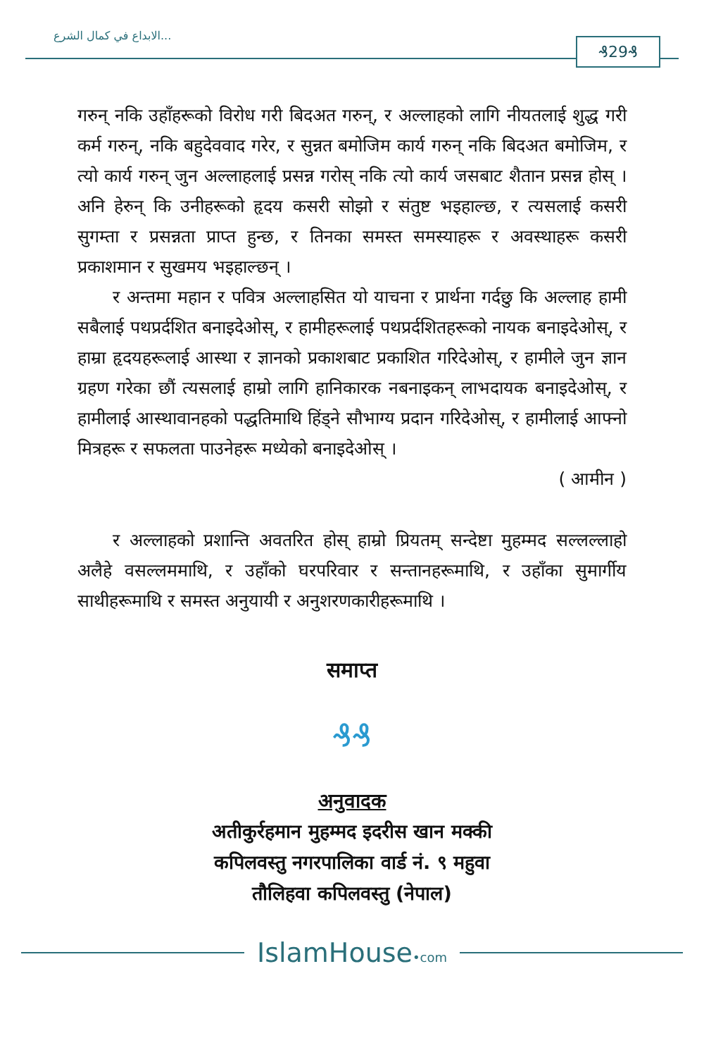الابداع في كمال الشرع...
₰29₰
गरुन् नकि उहाँहरूको विरोध गरी बिदअत गरुन्, र अल्लाहको लागि नीयतलाई शुद्ध गरी कर्म गरुन्, नकि बहुदेववाद गरेर, र सुन्नत बमोजिम कार्य गरुन् नकि बिदअत बमोजिम, र त्यो कार्य गरुन् जुन अल्लाहलाई प्रसन्न गरोस् नकि त्यो कार्य जसबाट शैतान प्रसन्न होस् । अनि हेरुन् कि उनीहरूको हृदय कसरी सोझो र संतुष्ट भइहाल्छ, र त्यसलाई कसरी सुगम्ता र प्रसन्नता प्राप्त हुन्छ, र तिनका समस्त समस्याहरू र अवस्थाहरू कसरी प्रकाशमान र सुखमय भइहाल्छन् ।
र अन्तमा महान र पवित्र अल्लाहसित यो याचना र प्रार्थना गर्दछु कि अल्लाह हामी सबैलाई पथप्रर्दशित बनाइदेओस्, र हामीहरूलाई पथप्रर्दशितहरूको नायक बनाइदेओस्, र हाम्रा हृदयहरूलाई आस्था र ज्ञानको प्रकाशबाट प्रकाशित गरिदेओस्, र हामीले जुन ज्ञान ग्रहण गरेका छौं त्यसलाई हाम्रो लागि हानिकारक नबनाइकन् लाभदायक बनाइदेओस्, र हामीलाई आस्थावानहको पद्धतिमाथि हिंड्ने सौभाग्य प्रदान गरिदेओस्, र हामीलाई आफ्नो मित्रहरू र सफलता पाउनेहरू मध्येको बनाइदेओस् ।
( आमीन )
र अल्लाहको प्रशान्ति अवतरित होस् हाम्रो प्रियतम् सन्देष्टा मुहम्मद सल्लल्लाहो अलैहे वसल्लममाथि, र उहाँको घरपरिवार र सन्तानहरूमाथि, र उहाँका सुमार्गीय साथीहरूमाथि र समस्त अनुयायी र अनुशरणकारीहरूमाथि ।
समाप्त
₰₰
अनुवादक
अतीकुर्रहमान मुहम्मद इदरीस खान मक्की
कपिलवस्तु नगरपालिका वार्ड नं. ९ महुवा
तौलिहवा कपिलवस्तु (नेपाल)
IslamHouse•com